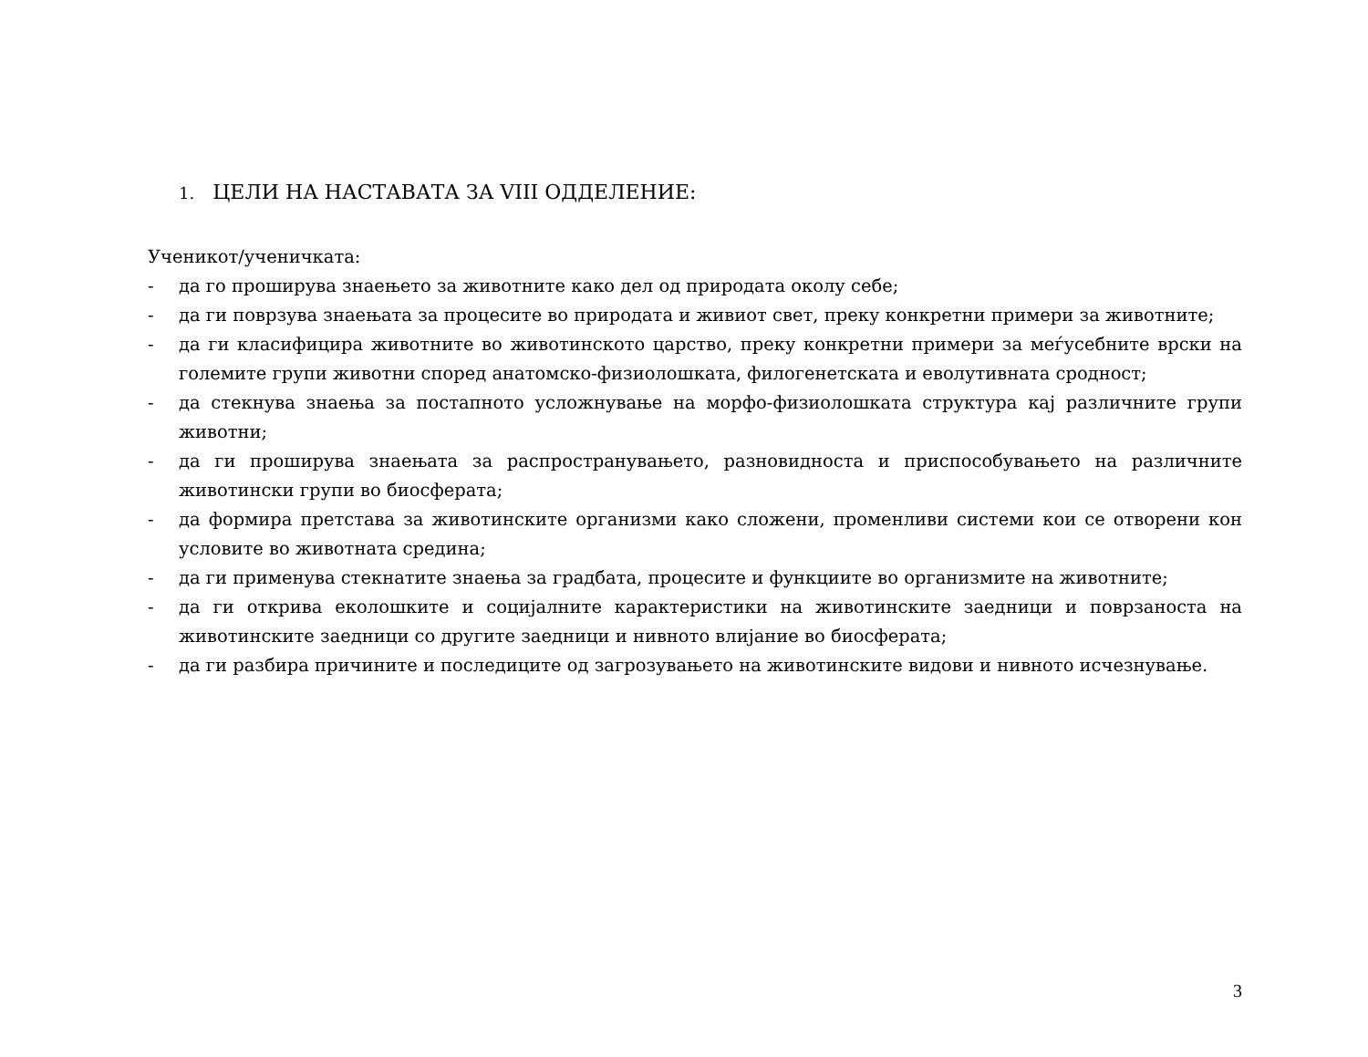1. ЦЕЛИ НА НАСТАВАТА ЗА VIII ОДДЕЛЕНИЕ:
Ученикот/ученичката:
- да го проширува знаењето за животните како дел од природата околу себе;
- да ги поврзува знаењата за процесите во природата и живиот свет, преку конкретни примери за животните;
- да ги класифицира животните во животинското царство, преку конкретни примери за меѓусебните врски на големите групи животни според анатомско-физиолошката, филогенетската и еволутивната сродност;
- да стекнува знаења за постапното усложнување на морфо-физиолошката структура кај различните групи животни;
- да ги проширува знаењата за распространувањето, разновидноста и приспособувањето на различните животински групи во биосферата;
- да формира претстава за животинските организми како сложени, променливи системи кои се отворени кон условите во животната средина;
- да ги применува стекнатите знаења за градбата, процесите и функциите во организмите на животните;
- да ги открива еколошките и социјалните карактеристики на животинските заедници и поврзаноста на животинските заедници со другите заедници и нивното влијание во биосферата;
- да ги разбира причините и последиците од загрозувањето на животинските видови и нивното исчезнување.
3